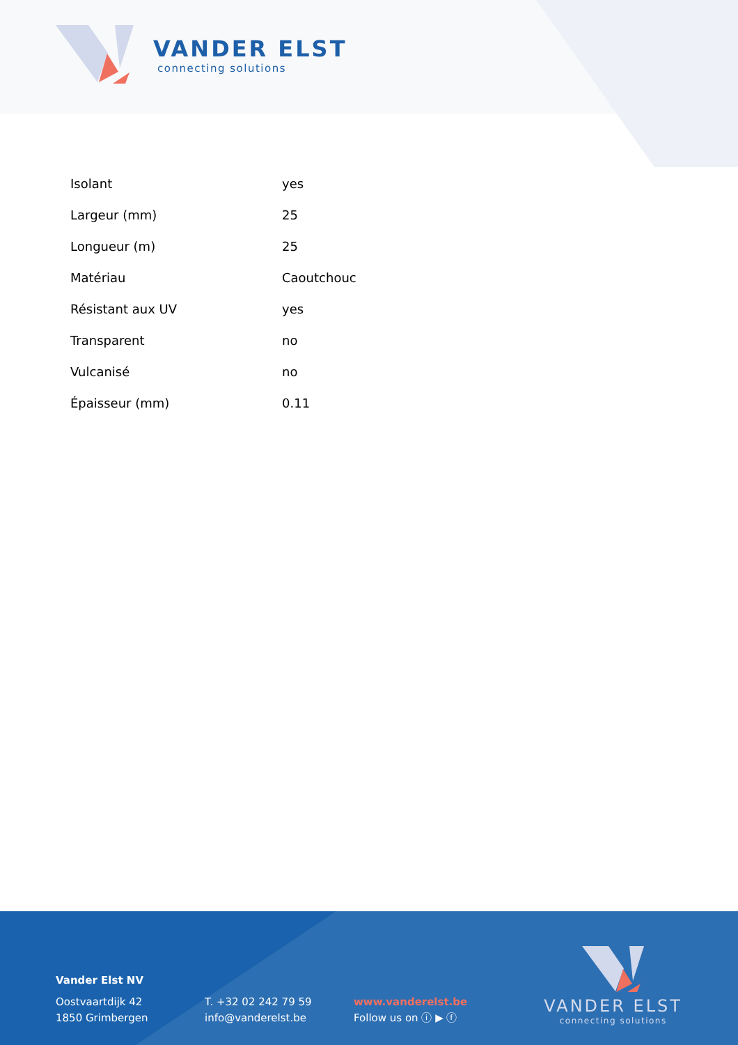VANDER ELST
connecting solutions
| Isolant | yes |
| Largeur (mm) | 25 |
| Longueur (m) | 25 |
| Matériau | Caoutchouc |
| Résistant aux UV | yes |
| Transparent | no |
| Vulcanisé | no |
| Épaisseur (mm) | 0.11 |
Vander Elst NV
Oostvaartdijk 42
1850 Grimbergen
T. +32 02 242 79 59
info@vanderelst.be
www.vanderelst.be
Follow us on ⓘ ▶ ⓕ
VANDER ELST
connecting solutions